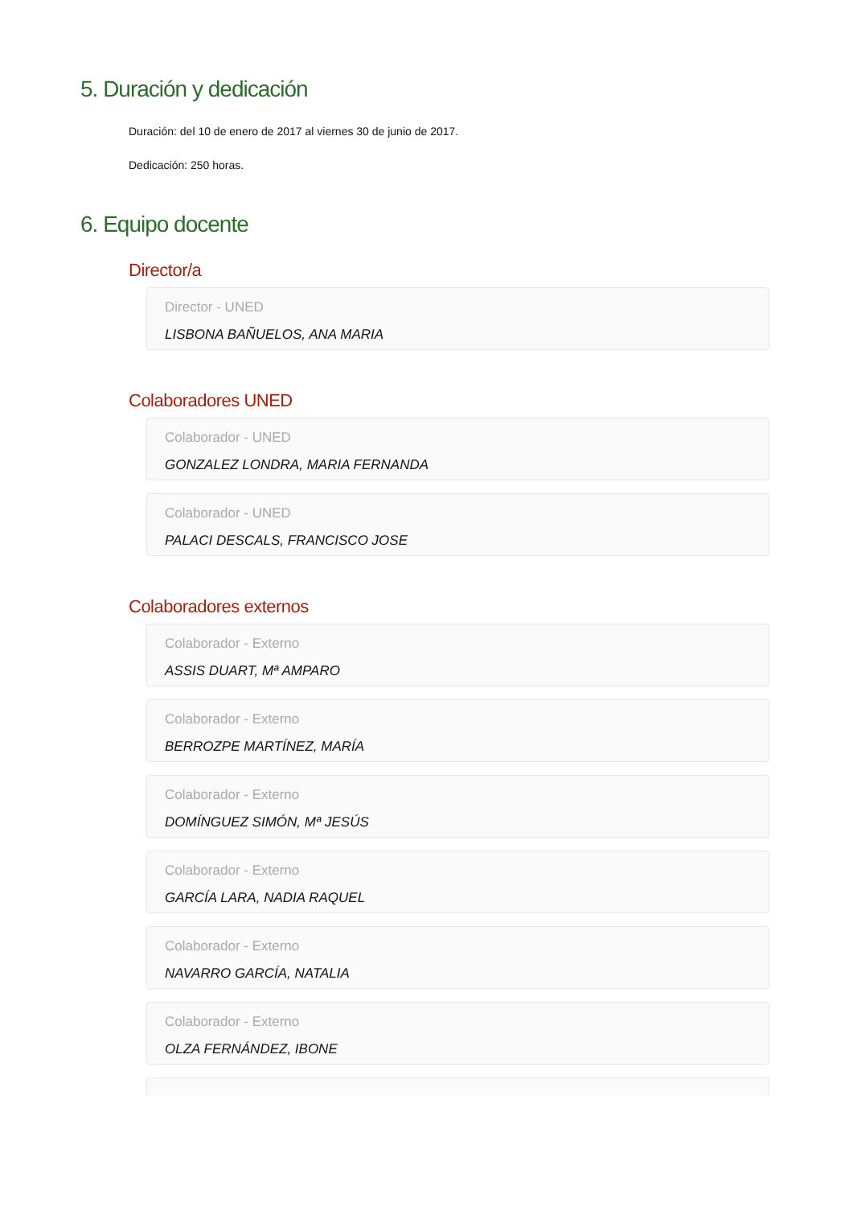5. Duración y dedicación
Duración: del 10 de enero de 2017 al viernes 30 de junio de 2017.
Dedicación: 250 horas.
6. Equipo docente
Director/a
Director - UNED
LISBONA BAÑUELOS, ANA MARIA
Colaboradores UNED
Colaborador - UNED
GONZALEZ LONDRA, MARIA FERNANDA
Colaborador - UNED
PALACI DESCALS, FRANCISCO JOSE
Colaboradores externos
Colaborador - Externo
ASSIS DUART, Mª AMPARO
Colaborador - Externo
BERROZPE MARTÍNEZ, MARÍA
Colaborador - Externo
DOMÍNGUEZ SIMÓN, Mª JESÚS
Colaborador - Externo
GARCÍA LARA, NADIA RAQUEL
Colaborador - Externo
NAVARRO GARCÍA, NATALIA
Colaborador - Externo
OLZA FERNÁNDEZ, IBONE